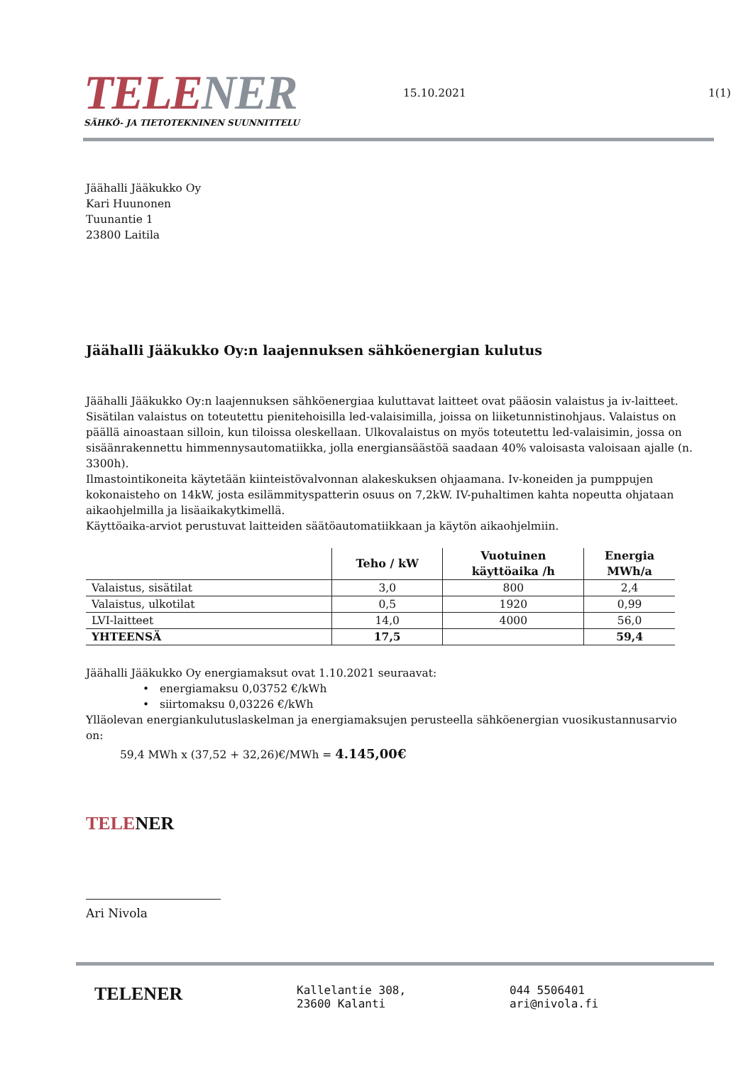TELE NER
SÄHKÖ- JA TIETOTEKNINEN SUUNNITTELU
15.10.2021
1(1)
Jäähalli Jääkukko Oy
Kari Huunonen
Tuunantie 1
23800 Laitila
Jäähalli Jääkukko Oy:n laajennuksen sähköenergian kulutus
Jäähalli Jääkukko Oy:n laajennuksen sähköenergiaa kuluttavat laitteet ovat pääosin valaistus ja iv-laitteet. Sisätilan valaistus on toteutettu pienitehoisilla led-valaisimilla, joissa on liiketunnistinohjaus. Valaistus on päällä ainoastaan silloin, kun tiloissa oleskellaan. Ulkovalaistus on myös toteutettu led-valaisimin, jossa on sisäänrakennettu himmennysautomatiikka, jolla energiansäästöä saadaan 40% valoisasta valoisaan ajalle (n. 3300h).
Ilmastointikoneita käytetään kiinteistövalvonnan alakeskuksen ohjaamana. Iv-koneiden ja pumppujen kokonaisteho on 14kW, josta esilämmityspatterin osuus on 7,2kW. IV-puhaltimen kahta nopeutta ohjataan aikaohjelmilla ja lisäaikakytkimellä.
Käyttöaika-arviot perustuvat laitteiden säätöautomatiikkaan ja käytön aikaohjelmiin.
| | Teho / kW | Vuotuinen käyttöaika /h | Energia MWh/a |
| --- | --- | --- | --- |
| Valaistus, sisätilat | 3,0 | 800 | 2,4 |
| Valaistus, ulkotilat | 0,5 | 1920 | 0,99 |
| LVI-laitteet | 14,0 | 4000 | 56,0 |
| YHTEENSÄ | 17,5 | | 59,4 |
Jäähalli Jääkukko Oy energiamaksut ovat 1.10.2021 seuraavat:
• energiamaksu 0,03752 €/kWh
• siirtomaksu 0,03226 €/kWh
Ylläolevan energiankulutuslaskelman ja energiamaksujen perusteella sähköenergian vuosikustannusarvio on:
59,4 MWh x (37,52 + 32,26)€/MWh = 4.145,00€
TELENER
Ari Nivola
TELENER
Kallelantie 308,
23600 Kalanti
044 5506401
ari@nivola.fi